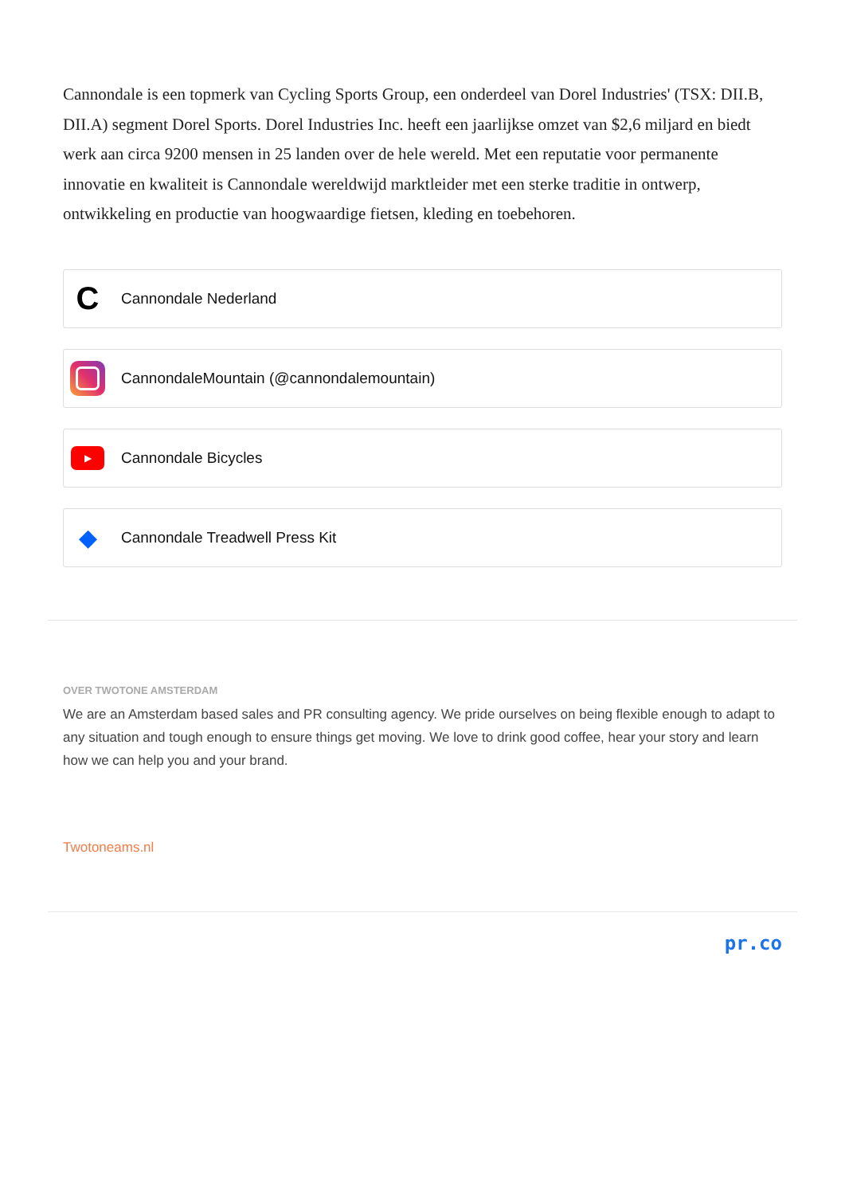Cannondale is een topmerk van Cycling Sports Group, een onderdeel van Dorel Industries' (TSX: DII.B, DII.A) segment Dorel Sports. Dorel Industries Inc. heeft een jaarlijkse omzet van $2,6 miljard en biedt werk aan circa 9200 mensen in 25 landen over de hele wereld. Met een reputatie voor permanente innovatie en kwaliteit is Cannondale wereldwijd marktleider met een sterke traditie in ontwerp, ontwikkeling en productie van hoogwaardige fietsen, kleding en toebehoren.
C
Cannondale Nederland
CannondaleMountain (@cannondalemountain)
▶
Cannondale Bicycles
◆
Cannondale Treadwell Press Kit
OVER TWOTONE AMSTERDAM
We are an Amsterdam based sales and PR consulting agency. We pride ourselves on being flexible enough to adapt to any situation and tough enough to ensure things get moving. We love to drink good coffee, hear your story and learn how we can help you and your brand.
Twotoneams.nl
pr.co